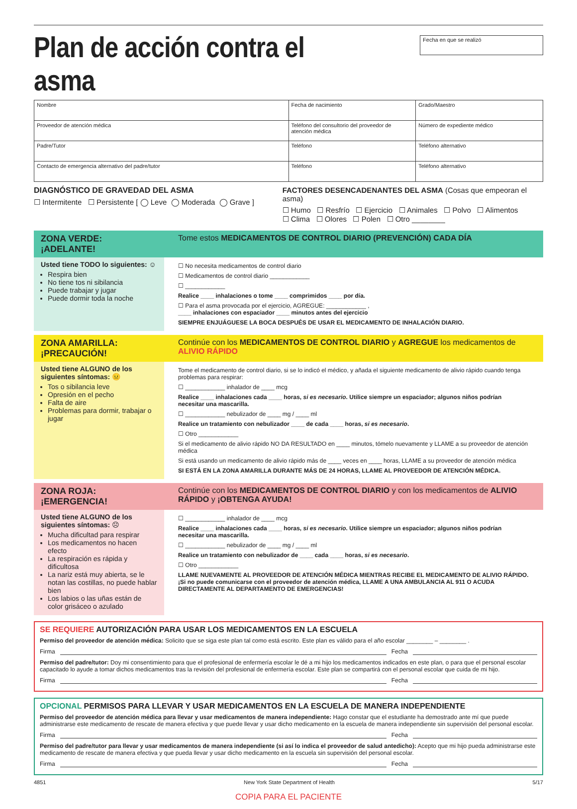Plan de acción contra el asma
Fecha en que se realizó
| Nombre | Fecha de nacimiento | Grado/Maestro |
| Proveedor de atención médica | Teléfono del consultorio del proveedor de atención médica | Número de expediente médico |
| Padre/Tutor | Teléfono | Teléfono alternativo |
| Contacto de emergencia alternativo del padre/tutor | Teléfono | Teléfono alternativo |
DIAGNÓSTICO DE GRAVEDAD DEL ASMA
☐ Intermitente ☐ Persistente [ ◯ Leve ◯ Moderada ◯ Grave ]
FACTORES DESENCADENANTES DEL ASMA (Cosas que empeoran el asma)
☐ Humo ☐ Resfrío ☐ Ejercicio ☐ Animales ☐ Polvo ☐ Alimentos
☐ Clima ☐ Olores ☐ Polen ☐ Otro ________
ZONA VERDE: ¡ADELANTE! Tome estos MEDICAMENTOS DE CONTROL DIARIO (PREVENCIÓN) CADA DÍA
Usted tiene TODO lo siguientes: ☺
Respira bien
No tiene tos ni sibilancia
Puede trabajar y jugar
Puede dormir toda la noche
☐ No necesita medicamentos de control diario
☐ Medicamentos de control diario ____________
☐ ____________
Realice ____ inhalaciones o tome ____ comprimidos ____ por día.
☐ Para el asma provocada por el ejercicio, AGREGUE: ____________ ,
____ inhalaciones con espaciador ____ minutos antes del ejercicio
SIEMPRE ENJUÁGUESE LA BOCA DESPUÉS DE USAR EL MEDICAMENTO DE INHALACIÓN DIARIO.
ZONA AMARILLA: ¡PRECAUCIÓN!
Continúe con los MEDICAMENTOS DE CONTROL DIARIO y AGREGUE los medicamentos de ALIVIO RÁPIDO
Usted tiene ALGUNO de los siguientes síntomas: 😐
Tos o sibilancia leve
Opresión en el pecho
Falta de aire
Problemas para dormir, trabajar o jugar
Tome el medicamento de control diario, si se lo indicó el médico, y añada el siguiente medicamento de alivio rápido cuando tenga problemas para respirar:
☐ ____________ inhalador de ____ mcg
Realice ____ inhalaciones cada ____ horas, si es necesario. Utilice siempre un espaciador; algunos niños podrían necesitar una mascarilla.
☐ ____________ nebulizador de ____ mg / ____ ml
Realice un tratamiento con nebulizador ____ de cada ____ horas, si es necesario.
☐ Otro ____________
Si el medicamento de alivio rápido NO DA RESULTADO en ____ minutos, tómelo nuevamente y LLAME a su proveedor de atención médica
Si está usando un medicamento de alivio rápido más de ____ veces en ____ horas, LLAME a su proveedor de atención médica
SI ESTÁ EN LA ZONA AMARILLA DURANTE MÁS DE 24 HORAS, LLAME AL PROVEEDOR DE ATENCIÓN MÉDICA.
ZONA ROJA: ¡EMERGENCIA! Continúe con los MEDICAMENTOS DE CONTROL DIARIO y con los medicamentos de ALIVIO RÁPIDO y ¡OBTENGA AYUDA!
Usted tiene ALGUNO de los siguientes síntomas: ☹
Mucha dificultad para respirar
Los medicamentos no hacen efecto
La respiración es rápida y dificultosa
La nariz está muy abierta, se le notan las costillas, no puede hablar bien
Los labios o las uñas están de color grisáceo o azulado
☐ ____________ inhalador de ____ mcg
Realice ____ inhalaciones cada ____ horas, si es necesario. Utilice siempre un espaciador; algunos niños podrían necesitar una mascarilla.
☐ ____________ nebulizador de ____ mg / ____ ml
Realice un tratamiento con nebulizador de ____ cada ____ horas, si es necesario.
☐ Otro ____________
LLAME NUEVAMENTE AL PROVEEDOR DE ATENCIÓN MÉDICA MIENTRAS RECIBE EL MEDICAMENTO DE ALIVIO RÁPIDO. ¡Si no puede comunicarse con el proveedor de atención médica, LLAME A UNA AMBULANCIA AL 911 O ACUDA DIRECTAMENTE AL DEPARTAMENTO DE EMERGENCIAS!
SE REQUIERE AUTORIZACIÓN PARA USAR LOS MEDICAMENTOS EN LA ESCUELA
Permiso del proveedor de atención médica: Solicito que se siga este plan tal como está escrito. Este plan es válido para el año escolar ________ – ________ .
Firma Fecha
Permiso del padre/tutor: Doy mi consentimiento para que el profesional de enfermería escolar le dé a mi hijo los medicamentos indicados en este plan, o para que el personal escolar capacitado lo ayude a tomar dichos medicamentos tras la revisión del profesional de enfermería escolar. Este plan se compartirá con el personal escolar que cuida de mi hijo.
Firma Fecha
OPCIONAL PERMISOS PARA LLEVAR Y USAR MEDICAMENTOS EN LA ESCUELA DE MANERA INDEPENDIENTE
Permiso del proveedor de atención médica para llevar y usar medicamentos de manera independiente: Hago constar que el estudiante ha demostrado ante mí que puede administrarse este medicamento de rescate de manera efectiva y que puede llevar y usar dicho medicamento en la escuela de manera independiente sin supervisión del personal escolar.
Firma Fecha
Permiso del padre/tutor para llevar y usar medicamentos de manera independiente (si así lo indica el proveedor de salud antedicho): Acepto que mi hijo pueda administrarse este medicamento de rescate de manera efectiva y que pueda llevar y usar dicho medicamento en la escuela sin supervisión del personal escolar.
Firma Fecha
4851 New York State Department of Health 5/17
COPIA PARA EL PACIENTE